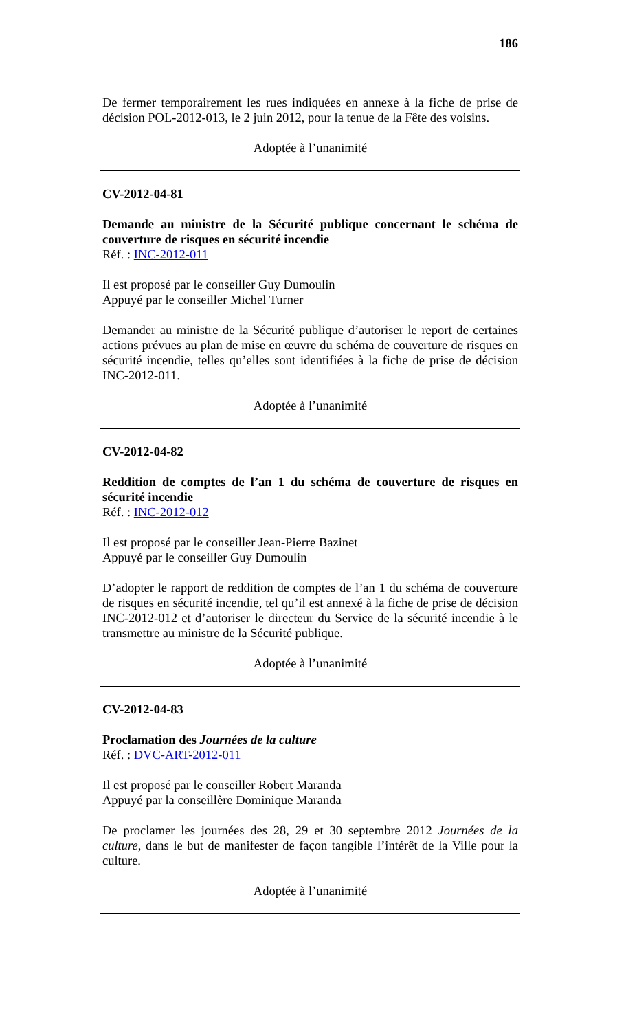186
De fermer temporairement les rues indiquées en annexe à la fiche de prise de décision POL-2012-013, le 2 juin 2012, pour la tenue de la Fête des voisins.
Adoptée à l’unanimité
CV-2012-04-81
Demande au ministre de la Sécurité publique concernant le schéma de couverture de risques en sécurité incendie
Réf. : INC-2012-011
Il est proposé par le conseiller Guy Dumoulin
Appuyé par le conseiller Michel Turner
Demander au ministre de la Sécurité publique d’autoriser le report de certaines actions prévues au plan de mise en œuvre du schéma de couverture de risques en sécurité incendie, telles qu’elles sont identifiées à la fiche de prise de décision INC-2012-011.
Adoptée à l’unanimité
CV-2012-04-82
Reddition de comptes de l’an 1 du schéma de couverture de risques en sécurité incendie
Réf. : INC-2012-012
Il est proposé par le conseiller Jean-Pierre Bazinet
Appuyé par le conseiller Guy Dumoulin
D’adopter le rapport de reddition de comptes de l’an 1 du schéma de couverture de risques en sécurité incendie, tel qu’il est annexé à la fiche de prise de décision INC-2012-012 et d’autoriser le directeur du Service de la sécurité incendie à le transmettre au ministre de la Sécurité publique.
Adoptée à l’unanimité
CV-2012-04-83
Proclamation des Journées de la culture
Réf. : DVC-ART-2012-011
Il est proposé par le conseiller Robert Maranda
Appuyé par la conseillère Dominique Maranda
De proclamer les journées des 28, 29 et 30 septembre 2012 Journées de la culture, dans le but de manifester de façon tangible l’intérêt de la Ville pour la culture.
Adoptée à l’unanimité